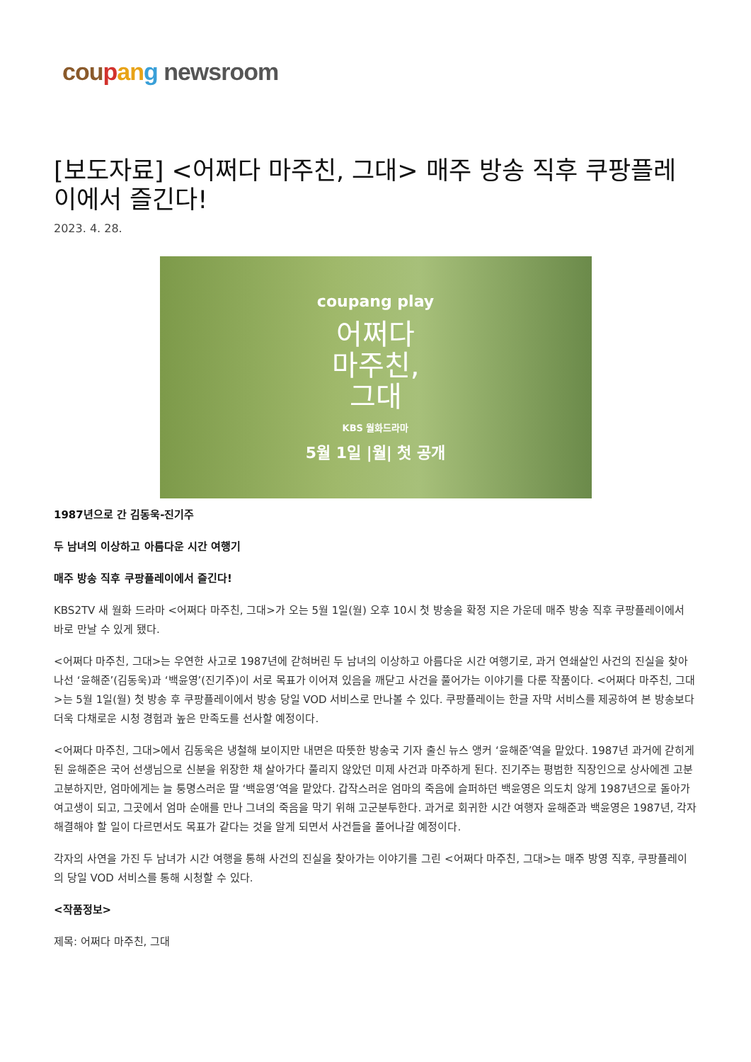cou pan g newsroom
[보도자료] <어쩌다 마주친, 그대> 매주 방송 직후 쿠팡플레이에서 즐긴다!
2023. 4. 28.
coupang play
어쩌다
마주친,
그대
KBS 월화드라마
5월 1일 |월| 첫 공개
1987년으로 간 김동욱-진기주
두 남녀의 이상하고 아름다운 시간 여행기
매주 방송 직후 쿠팡플레이에서 즐긴다!
KBS2TV 새 월화 드라마 <어쩌다 마주친, 그대>가 오는 5월 1일(월) 오후 10시 첫 방송을 확정 지은 가운데 매주 방송 직후 쿠팡플레이에서 바로 만날 수 있게 됐다.
<어쩌다 마주친, 그대>는 우연한 사고로 1987년에 갇혀버린 두 남녀의 이상하고 아름다운 시간 여행기로, 과거 연쇄살인 사건의 진실을 찾아 나선 ‘윤해준’(김동욱)과 ‘백윤영’(진기주)이 서로 목표가 이어져 있음을 깨닫고 사건을 풀어가는 이야기를 다룬 작품이다. <어쩌다 마주친, 그대>는 5월 1일(월) 첫 방송 후 쿠팡플레이에서 방송 당일 VOD 서비스로 만나볼 수 있다. 쿠팡플레이는 한글 자막 서비스를 제공하여 본 방송보다 더욱 다채로운 시청 경험과 높은 만족도를 선사할 예정이다.
<어쩌다 마주친, 그대>에서 김동욱은 냉철해 보이지만 내면은 따뜻한 방송국 기자 출신 뉴스 앵커 ‘윤해준’역을 맡았다. 1987년 과거에 갇히게 된 윤해준은 국어 선생님으로 신분을 위장한 채 살아가다 풀리지 않았던 미제 사건과 마주하게 된다. 진기주는 평범한 직장인으로 상사에겐 고분고분하지만, 엄마에게는 늘 퉁명스러운 딸 ‘백윤영’역을 맡았다. 갑작스러운 엄마의 죽음에 슬퍼하던 백윤영은 의도치 않게 1987년으로 돌아가 여고생이 되고, 그곳에서 엄마 순애를 만나 그녀의 죽음을 막기 위해 고군분투한다. 과거로 회귀한 시간 여행자 윤해준과 백윤영은 1987년, 각자 해결해야 할 일이 다르면서도 목표가 같다는 것을 알게 되면서 사건들을 풀어나갈 예정이다.
각자의 사연을 가진 두 남녀가 시간 여행을 통해 사건의 진실을 찾아가는 이야기를 그린 <어쩌다 마주친, 그대>는 매주 방영 직후, 쿠팡플레이의 당일 VOD 서비스를 통해 시청할 수 있다.
<작품정보>
제목: 어쩌다 마주친, 그대